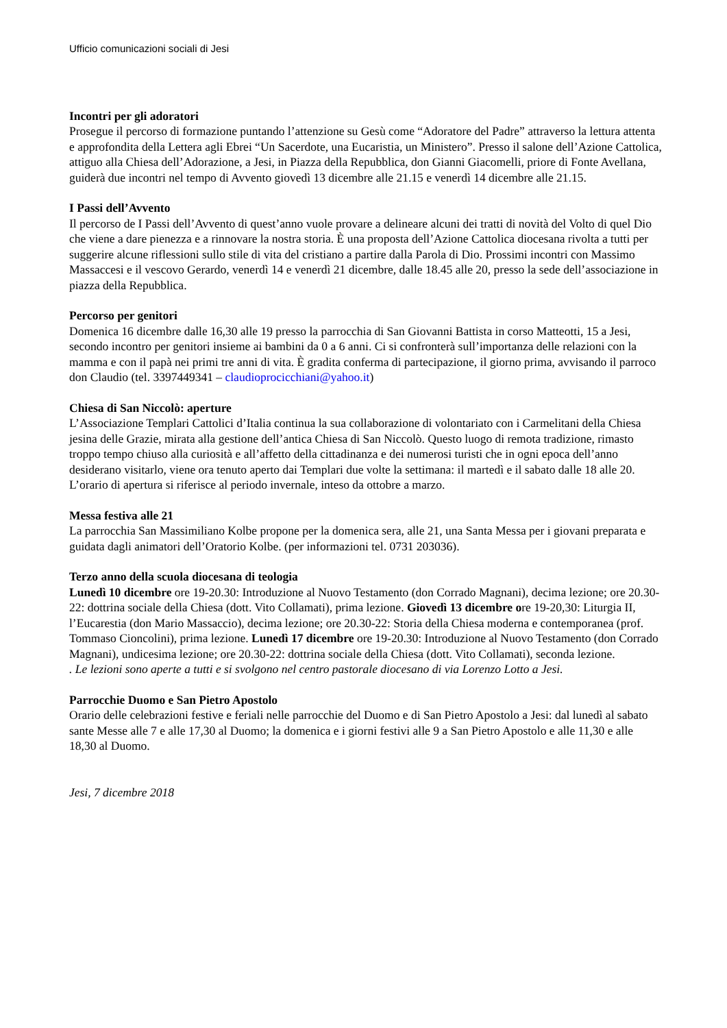Ufficio comunicazioni sociali di Jesi
Incontri per gli adoratori
Prosegue il percorso di formazione puntando l’attenzione su Gesù come “Adoratore del Padre” attraverso la lettura attenta e approfondita della Lettera agli Ebrei “Un Sacerdote, una Eucaristia, un Ministero”. Presso il salone dell’Azione Cattolica, attiguo alla Chiesa dell’Adorazione, a Jesi, in Piazza della Repubblica, don Gianni Giacomelli, priore di Fonte Avellana, guiderà due incontri nel tempo di Avvento giovedì 13 dicembre alle 21.15 e venerdì 14 dicembre alle 21.15.
I Passi dell’Avvento
Il percorso de I Passi dell’Avvento di quest’anno vuole provare a delineare alcuni dei tratti di novità del Volto di quel Dio che viene a dare pienezza e a rinnovare la nostra storia. È una proposta dell’Azione Cattolica diocesana rivolta a tutti per suggerire alcune riflessioni sullo stile di vita del cristiano a partire dalla Parola di Dio. Prossimi incontri con Massimo Massaccesi e il vescovo Gerardo, venerdì 14 e venerdì 21 dicembre, dalle 18.45 alle 20, presso la sede dell’associazione in piazza della Repubblica.
Percorso per genitori
Domenica 16 dicembre dalle 16,30 alle 19 presso la parrocchia di San Giovanni Battista in corso Matteotti, 15 a Jesi, secondo incontro per genitori insieme ai bambini da 0 a 6 anni. Ci si confronterà sull’importanza delle relazioni con la mamma e con il papà nei primi tre anni di vita. È gradita conferma di partecipazione, il giorno prima, avvisando il parroco don Claudio (tel. 3397449341 – claudioprocicchiani@yahoo.it)
Chiesa di San Niccolò: aperture
L’Associazione Templari Cattolici d’Italia continua la sua collaborazione di volontariato con i Carmelitani della Chiesa jesina delle Grazie, mirata alla gestione dell’antica Chiesa di San Niccolò. Questo luogo di remota tradizione, rimasto troppo tempo chiuso alla curiosità e all’affetto della cittadinanza e dei numerosi turisti che in ogni epoca dell’anno desiderano visitarlo, viene ora tenuto aperto dai Templari due volte la settimana: il martedì e il sabato dalle 18 alle 20. L’orario di apertura si riferisce al periodo invernale, inteso da ottobre a marzo.
Messa festiva alle 21
La parrocchia San Massimiliano Kolbe propone per la domenica sera, alle 21, una Santa Messa per i giovani preparata e guidata dagli animatori dell’Oratorio Kolbe. (per informazioni tel. 0731 203036).
Terzo anno della scuola diocesana di teologia
Lunedì 10 dicembre ore 19-20.30: Introduzione al Nuovo Testamento (don Corrado Magnani), decima lezione; ore 20.30-22: dottrina sociale della Chiesa (dott. Vito Collamati), prima lezione. Giovedì 13 dicembre ore 19-20,30: Liturgia II, l’Eucarestia (don Mario Massaccio), decima lezione; ore 20.30-22: Storia della Chiesa moderna e contemporanea (prof. Tommaso Cioncolini), prima lezione. Lunedì 17 dicembre ore 19-20.30: Introduzione al Nuovo Testamento (don Corrado Magnani), undicesima lezione; ore 20.30-22: dottrina sociale della Chiesa (dott. Vito Collamati), seconda lezione.
. Le lezioni sono aperte a tutti e si svolgono nel centro pastorale diocesano di via Lorenzo Lotto a Jesi.
Parrocchie Duomo e San Pietro Apostolo
Orario delle celebrazioni festive e feriali nelle parrocchie del Duomo e di San Pietro Apostolo a Jesi: dal lunedì al sabato sante Messe alle 7 e alle 17,30 al Duomo; la domenica e i giorni festivi alle 9 a San Pietro Apostolo e alle 11,30 e alle 18,30 al Duomo.
Jesi, 7 dicembre 2018